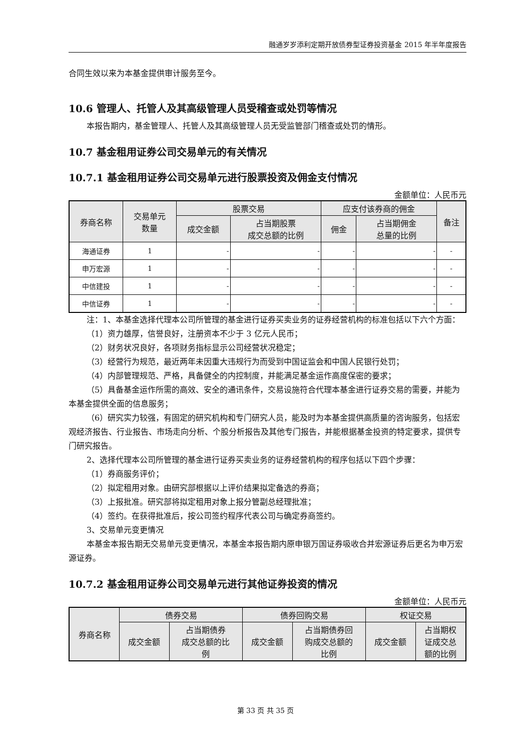融通岁岁添利定期开放债券型证券投资基金 2015 年半年度报告
合同生效以来为本基金提供审计服务至今。
10.6 管理人、托管人及其高级管理人员受稽查或处罚等情况
本报告期内，基金管理人、托管人及其高级管理人员无受监管部门稽查或处罚的情形。
10.7 基金租用证券公司交易单元的有关情况
10.7.1 基金租用证券公司交易单元进行股票投资及佣金支付情况
金额单位：人民币元
| 券商名称 | 交易单元 数量 | 股票交易 | | 应支付该券商的佣金 | | 备注 |
| --- | --- | --- | --- | --- | --- | --- |
| | | 成交金额 | 占当期股票 成交总额的比例 | 佣金 | 占当期佣金 总量的比例 | |
| 海通证券 | 1 | - | - | - | - | - |
| 申万宏源 | 1 | - | - | - | - | - |
| 中信建投 | 1 | - | - | - | - | - |
| 中信证券 | 1 | - | - | - | - | - |
注：1、本基金选择代理本公司所管理的基金进行证券买卖业务的证券经营机构的标准包括以下六个方面：
（1）资力雄厚，信誉良好，注册资本不少于 3 亿元人民币；
（2）财务状况良好，各项财务指标显示公司经营状况稳定；
（3）经营行为规范，最近两年未因重大违规行为而受到中国证监会和中国人民银行处罚；
（4）内部管理规范、严格，具备健全的内控制度，并能满足基金运作高度保密的要求；
（5）具备基金运作所需的高效、安全的通讯条件，交易设施符合代理本基金进行证券交易的需要，并能为本基金提供全面的信息服务；
（6）研究实力较强，有固定的研究机构和专门研究人员，能及时为本基金提供高质量的咨询服务，包括宏观经济报告、行业报告、市场走向分析、个股分析报告及其他专门报告，并能根据基金投资的特定要求，提供专门研究报告。
2、选择代理本公司所管理的基金进行证券买卖业务的证券经营机构的程序包括以下四个步骤：
（1）券商服务评价；
（2）拟定租用对象。由研究部根据以上评价结果拟定备选的券商；
（3）上报批准。研究部将拟定租用对象上报分管副总经理批准；
（4）签约。在获得批准后，按公司签约程序代表公司与确定券商签约。
3、交易单元变更情况
本基金本报告期无交易单元变更情况，本基金本报告期内原申银万国证券吸收合并宏源证券后更名为申万宏源证券。
10.7.2 基金租用证券公司交易单元进行其他证券投资的情况
金额单位：人民币元
| 券商名称 | 债券交易 | | 债券回购交易 | | 权证交易 | |
| --- | --- | --- | --- | --- | --- | --- |
| | 成交金额 | 占当期债券 成交总额的比 例 | 成交金额 | 占当期债券回 购成交总额的 比例 | 成交金额 | 占当期权 证成交总 额的比例 |
第 33 页 共 35 页